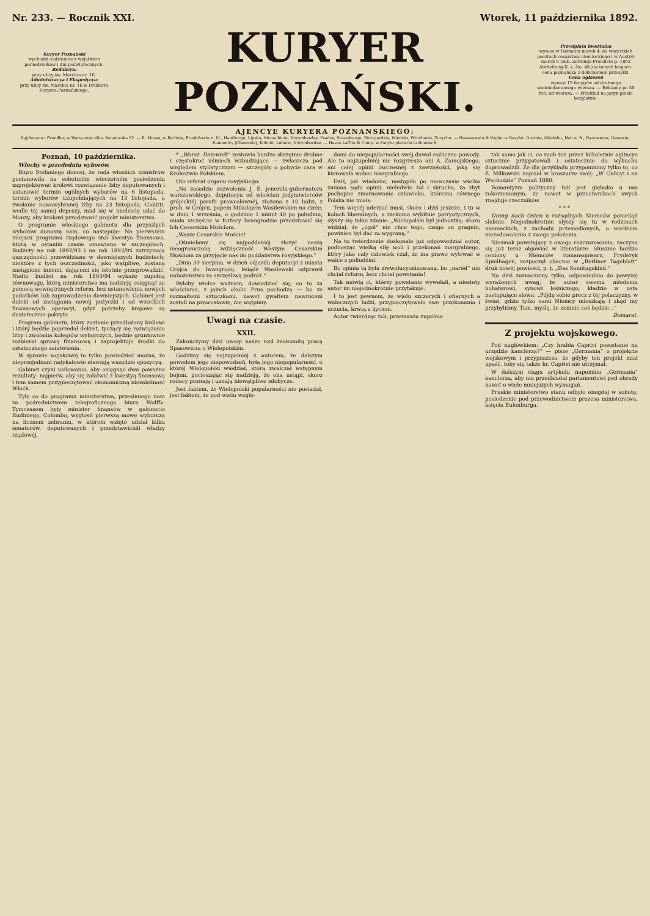Nr. 233. — Rocznik XXI. Wtorek, 11 października 1892.
Kuryer Poznański
wychodzi codziennie z wyjątkiem poniedziałków i dni poświątecznych.
Redakcya:
przy ulicy św. Marcina nr. 16.
Administracya i Ekspedycya:
przy ulicy św. Marcina nr. 16 w Drukarni Kuryera Poznańskiego.
KURYER POZNAŃSKI.
Przedpłata kwartalna
wynosi w Poznaniu marek 4, na wszystkich pocztach cesarstwa niemieckiego i w Austryi marek 5 (zob. Zeitungs-Preisliste p. 1892 Abtheilung II. s. No. 48.) w innych krajach: cena poznańska z doliczeniem przesyłki.
Cena ogłoszeń
wynosi 15 fenygów od drobnego siedmiołamowego wiersza. — Reklamy po 30 fen. od wiersza. — Przekład na język polski bezpłatnie.
AJENCYE KURYERA POZNANSKIEGO:
Rajchmann i Frendler, w Warszawie ulica Senatorska 22. — R. Mosse, w Berlinie, Frankfurcie n. M., Hamburgu, Lipsku, Monachium, Norymberdze, Pradze, Strassburgu, Stuttgardzie, Wiedniu, Wrocławiu, Zurychu. — Haasenstein & Vogler w Bazylei. Dreźnie, Gdańsku, Hali n. S., Hanowerze, Genewie, Kamienicy (Chemnitz), Kolonii, Lubece, Norymberdze. — Havas Laffite & Comp. w Paryżu place de la Bourse 8.
Poznań, 10 października.
Włochy w przededniu wyborów.
Biuro Stefaniego donosi, że rada włoskich ministrów postanowiła na sobotniém wieczorném posiedzeniu zaprojektować królowi rozwiązanie Izby deputowanych i ustanowić termin ogólnych wyborów na 6 listopada, termin wyborów uzupełniających na 13 listopada, a zwołanie nowowybranéj Izby na 23 listopada. Giolitti, wedle téj samej depeszy, miał się w niedzielę udać do Monzy, aby królowi przedstawić projekt ministerstwa.
O programie włoskiego gabinetu dla przyszłych wyborów donoszą nam, co następuje: Na pierwszém miejscu programu rządowego stoi kwestya finansowa, którą w ostanim czasie omawiano w szczegółach. Budżety na rok 1892/93 i na rok 1893/94 zatrzymają oszczędności przewidziane w dawniejszych budżetach; niektóre z tych oszczędności, jako wątpliwe, zostaną zastąpione innemi, dającemi się istotnie przeprowadzić. Nadto budżet na rok 1893/94 wykaże zupełną równowagę, którą ministerstwo ma nadzieję osięgnąć za pomocą wewnętrznych reform, bez ustanowienia nowych podatków, lub zaprowadzenia dawniejszych. Gabinet jest daleki od zaciągania nowéj pożyczki i od wszelkich finansowych operacyi, gdyż potrzeby krajowe są dostatecznie pokryte.
Program gabinetu, który zostanie przedłożony królowi i który będzie poprzedał dekret, tyczący się rozwiązania Izby i zwołania kolegiów wyborczych, będzie gruntownie rozbierał sprawę finansową i zaprojektuje środki do ostatecznego załatwienia.
W sprawie wojskowéj to tylko powiedzieć można, że nieprzejednani radykałowie stawiają wszędzie opozycyą.
Gabinet czyni usiłowania, aby osięgnąć dwa poważne rezultaty: najpierw, aby się załatwić z kwestyą finansową i tem samem przypieczętować ekonomiczną niezależność Włoch.
Tyle co do programu ministerstwa, przesłanego nam za pośrednictwem telegraficznego biura Wolffa. Tymczasem były minister finansów w gabinecie Rudiniego, Colombo, wygłosił pierwszą mowę wyborczą na licznem zebraniu, w którem wziętó udział kilku senatorów, deputowanych i przedstawicieli władzy rządowéj.
* „Warsz. Dniewnik“ zestawia bardzo skrzętnie drobne i częstokroć uśmiech wzbudzające — zwłaszcza pod względem stylistycznym — szczegóły o pobycie cara w Królestwie Polskiem.
Oto referat organu rosyjskiego:
„Na zasadzie zezwolenia J. E. jenerała-gubernatora warszawskiego, deputacya od włościan jedynowierców grójeckiéj parafii prawosławnéj, złożona z 10 ludzi, z prob. w Grójcu, popem Mikołajem Wasilewskim na czele, w dniu 1 września, o godzinie 1 minut 40 po południu, miała szczęście w fortecy Iwangrodzie przedstawić się Ich Cesarskim Mościom.
„Wasze Cesarskie Moście!
„Ośmielamy się najpoddaniéj złożyć naszą nieograniczoną wdzięczność Waszym Cesarskim Mościom za przyjęcie nas do poddaństwa rosyjskiego.“
„Dnia 30 sierpnia, w dzień odjazdu deputacyi z miasta Grójca do Iwangrodu, ksiądz Wasilewski odprawił nabożeństwo za szczęśliwą podróż.“
Byłoby wielce ważnem, dowiedzieć się, co to za włościanie, z jakich okolic Prus pochodzą — bo że rozmaitemi sztuczkami, nawet gwałtem nawróceni zostali na prawosławie, nie wątpimy.
Uwagi na czasie.
XXII.
Zakończymy dziś uwagi nasze nad znakomitą pracą Spasowicza o Wielopolskim.
Godzimy się najzupełniéj z autorem, że dalszym powodem jego niepowodzeń, była jego niepopularność, o któréj Wielopolski wiedział, którą zwalczał wstępnym bojem, pocieszając się nadzieją, że ona ustąpi, skoro rodacy poznają i uznają niewątpliwe zdobycze.
Jest faktem, że Wielopolski popularności nie posiadał, jest faktem, że pod wielu wzglę-
dami do niepopularności swéj dawał rozliczne powody. Ale to najzupełniéj nie rozgrzesza ani A. Zamojskiego, ani całéj opinii ówczesnéj z zawziętości, jaką się kierowała wobec margrabiego.
Dziś, jak wiadomo, nastąpiła po niewczasie wielka zmiana sądu opinii, nieledwie żal i skrucha, za zbyt pochopne zmarnowanie człowieka, któremu równego Polska nie miała.
Tem więcéj uderzać musi, skoro i dziś jeszcze, i to w kołach liberalnych, a rzekomo wybitnie patryotycznych, słyszy się takie zdanie: „Wielopolski był jednostką; skoro widział, że „ogół“ nie chce tego, czego on pragnie, powinien był dać za wygraną.“
Na to twierdzenie doskonale już odpowiedział autor, podnosząc wielką siłę woli i przekonań margrabiego, który jako cały człowiek czuł, że ma prawo wytrwać w walce z półludźmi.
Bo opinia ta była zrewolucyonizowaną, bo „naród“ nie chciał reform, lecz chciał powstania!
Tak mówią ci, którzy powstanie wywołali, a niestety autor im niejednokrotnie przytakuje.
I to jest pewnem, że wielu szczerych i ofiarnych a walecznych ludzi, przypieczętowało swe przekonania i uczucia, krwią a życiem.
Autor twierdząc tak, przemawia zupełnie
tak samo jak ci, co ruch ten przez kilkoletnie agitacye sztucznie przygotowali i ostatecznie do wybuchu doprowadzili. Ze dla przykładu przypomnimy tylko to, co Z. Miłkowski napisał w broszurze swéj: „W Galicyi i na Wschodzie“ Poznań 1880.
Romantyzm polityczny tak jest głęboko u nas zakorzenionym, że nawet w przeciwnikach swych znajduje rzeczników.
* * *
Drang nach Osten u rozsądnych Niemców poniekąd słabnie. Niejednokrotnie słyszy się tu w rodzinach niemieckich, z zachodu przesiedlonych, o wielkiem niezadowoleniu z swego położenia.
Niesmak powstający z owego rozczarowania, zaczyna się już teraz objawiać w literaturze. Słusznie bardzo ceniony u Niemców romansopisarz, Fryderyk Spielhagen, rozpoczął obecnie w „Berliner Tageblatt“ druk nowéj powieści, p. t. „Das Sonntagskind.“
Na dziś zaznaczamy tylko, odpowiednio do powyżéj wyrażonych uwag, że autor swemu młodemu bohaterowi, synowi leśniczego, kładzie w usta następujące słowa: „Pójdę sobie precz z téj polaczyzny, w świat, gdzie tylko sami Niemcy mieszkają i zkąd my przybyliśmy. Tam, myślę, że zemnie coś będzie...“
Domarat.
Z projektu wojskowego.
Pod nagłówkiem: „Czy hrabia Caprivi pozostanie na urzędzie kanclerza?“ — pisze „Germania“ o projekcie wojskowym i przypuszcza, że gdyby ten projekt miał upaść, toby się także hr. Caprivi nie utrzymał.
W dalszym ciągu artykułu napomina „Germania“ kanclerza, aby nie przedkładał parlamentowi pod obrady nawet o wiele mniejszych wymagań.
Pruskie ministerstwo stanu odbyło onegdaj w sobotę, posiedzenie pod przewodnictwem prezesa ministerstwa, księcia Eulenburga.